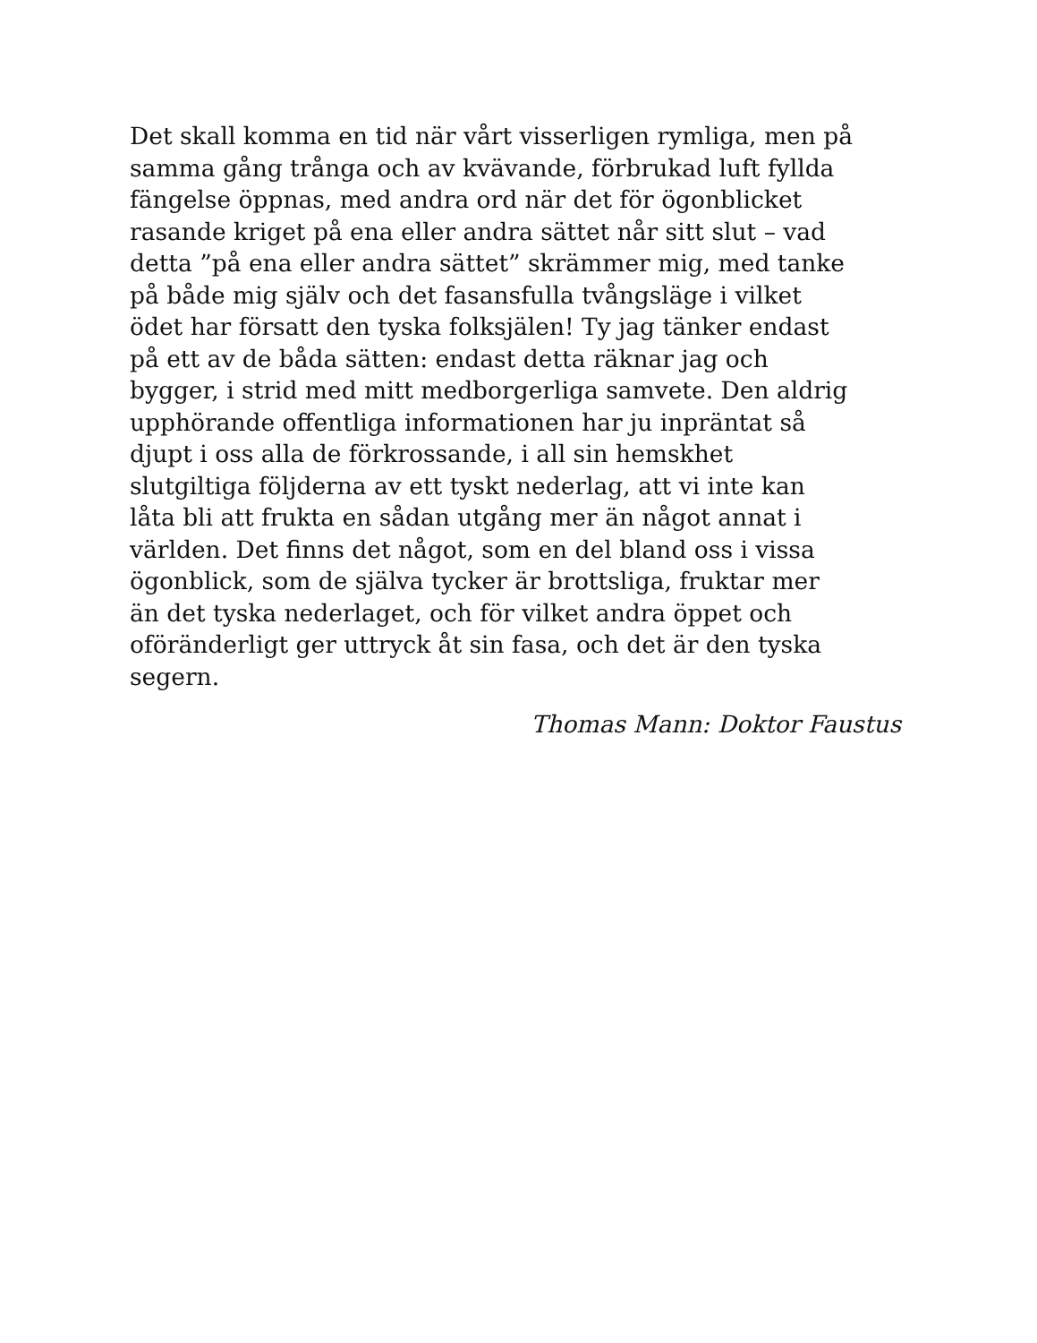Det skall komma en tid när vårt visserligen rymliga, men på
samma gång trånga och av kvävande, förbrukad luft fyllda
fängelse öppnas, med andra ord när det för ögonblicket
rasande kriget på ena eller andra sättet når sitt slut – vad
detta ”på ena eller andra sättet” skrämmer mig, med tanke
på både mig själv och det fasansfulla tvångsläge i vilket
ödet har försatt den tyska folksjälen! Ty jag tänker endast
på ett av de båda sätten: endast detta räknar jag och
bygger, i strid med mitt medborgerliga samvete. Den aldrig
upphörande offentliga informationen har ju inpräntat så
djupt i oss alla de förkrossande, i all sin hemskhet
slutgiltiga följderna av ett tyskt nederlag, att vi inte kan
låta bli att frukta en sådan utgång mer än något annat i
världen. Det finns det något, som en del bland oss i vissa
ögonblick, som de själva tycker är brottsliga, fruktar mer
än det tyska nederlaget, och för vilket andra öppet och
oföränderligt ger uttryck åt sin fasa, och det är den tyska
segern.
Thomas Mann: Doktor Faustus